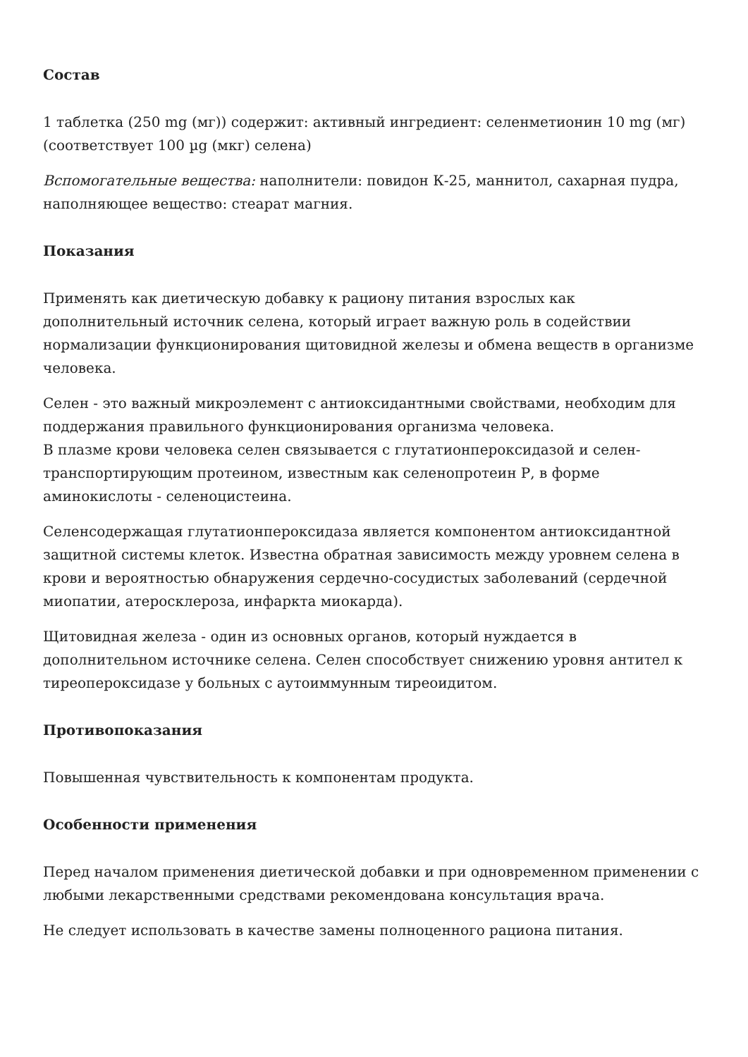Состав
1 таблетка (250 mg (мг)) содержит: активный ингредиент: селенметионин 10 mg (мг) (соответствует 100 µg (мкг) селена)
Вспомогательные вещества: наполнители: повидон К-25, маннитол, сахарная пудра, наполняющее вещество: стеарат магния.
Показания
Применять как диетическую добавку к рациону питания взрослых как дополнительный источник селена, который играет важную роль в содействии нормализации функционирования щитовидной железы и обмена веществ в организме человека.
Селен - это важный микроэлемент с антиоксидантными свойствами, необходим для поддержания правильного функционирования организма человека.
В плазме крови человека селен связывается с глутатионпероксидазой и селен-транспортирующим протеином, известным как селенопротеин Р, в форме аминокислоты - селеноцистеина.
Селенсодержащая глутатионпероксидаза является компонентом антиоксидантной защитной системы клеток. Известна обратная зависимость между уровнем селена в крови и вероятностью обнаружения сердечно-сосудистых заболеваний (сердечной миопатии, атеросклероза, инфаркта миокарда).
Щитовидная железа - один из основных органов, который нуждается в дополнительном источнике селена. Селен способствует снижению уровня антител к тиреопероксидазе у больных с аутоиммунным тиреоидитом.
Противопоказания
Повышенная чувствительность к компонентам продукта.
Особенности применения
Перед началом применения диетической добавки и при одновременном применении с любыми лекарственными средствами рекомендована консультация врача.
Не следует использовать в качестве замены полноценного рациона питания.